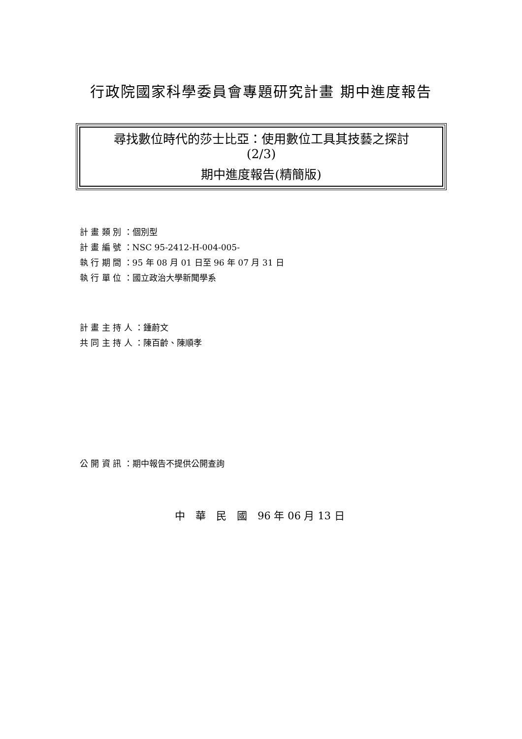行政院國家科學委員會專題研究計畫 期中進度報告
尋找數位時代的莎士比亞：使用數位工具其技藝之探討
(2/3)
期中進度報告(精簡版)
計 畫 類 別 ：個別型
計 畫 編 號 ：NSC 95-2412-H-004-005-
執 行 期 間 ：95 年 08 月 01 日至 96 年 07 月 31 日
執 行 單 位 ：國立政治大學新聞學系
計 畫 主 持 人 ：鍾蔚文
共 同 主 持 人 ：陳百齡、陳順孝
公 開 資 訊 ：期中報告不提供公開查詢
中　華　民　國　96 年 06 月 13 日